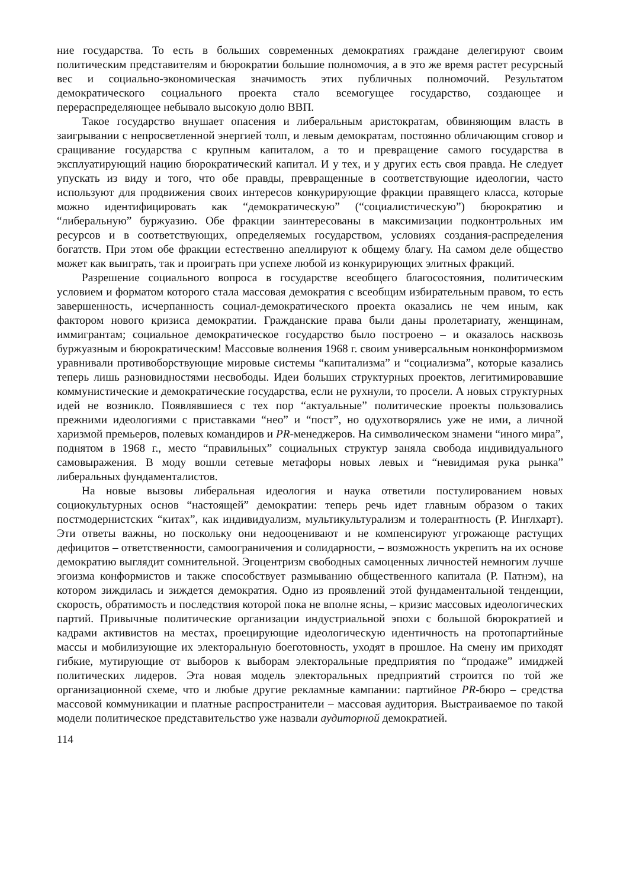ние государства. То есть в больших современных демократиях граждане делегируют своим политическим представителям и бюрократии большие полномочия, а в это же время растет ресурсный вес и социально-экономическая значимость этих публичных полномочий. Результатом демократического социального проекта стало всемогущее государство, создающее и перераспределяющее небывало высокую долю ВВП.
Такое государство внушает опасения и либеральным аристократам, обвиняющим власть в заигрывании с непросветленной энергией толп, и левым демократам, постоянно обличающим сговор и сращивание государства с крупным капиталом, а то и превращение самого государства в эксплуатирующий нацию бюрократический капитал. И у тех, и у других есть своя правда. Не следует упускать из виду и того, что обе правды, превращенные в соответствующие идеологии, часто используют для продвижения своих интересов конкурирующие фракции правящего класса, которые можно идентифицировать как “демократическую” (“социалистическую”) бюрократию и “либеральную” буржуазию. Обе фракции заинтересованы в максимизации подконтрольных им ресурсов и в соответствующих, определяемых государством, условиях создания-распределения богатств. При этом обе фракции естественно апеллируют к общему благу. На самом деле общество может как выиграть, так и проиграть при успехе любой из конкурирующих элитных фракций.
Разрешение социального вопроса в государстве всеобщего благосостояния, политическим условием и форматом которого стала массовая демократия с всеобщим избирательным правом, то есть завершенность, исчерпанность социал-демократического проекта оказались не чем иным, как фактором нового кризиса демократии. Гражданские права были даны пролетариату, женщинам, иммигрантам; социальное демократическое государство было построено – и оказалось насквозь буржуазным и бюрократическим! Массовые волнения 1968 г. своим универсальным нонконформизмом уравнивали противоборствующие мировые системы “капитализма” и “социализма”, которые казались теперь лишь разновидностями несвободы. Идеи больших структурных проектов, легитимировавшие коммунистические и демократические государства, если не рухнули, то просели. А новых структурных идей не возникло. Появлявшиеся с тех пор “актуальные” политические проекты пользовались прежними идеологиями с приставками “нео” и “пост”, но одухотворялись уже не ими, а личной харизмой премьеров, полевых командиров и PR-менеджеров. На символическом знамени “иного мира”, поднятом в 1968 г., место “правильных” социальных структур заняла свобода индивидуального самовыражения. В моду вошли сетевые метафоры новых левых и “невидимая рука рынка” либеральных фундаменталистов.
На новые вызовы либеральная идеология и наука ответили постулированием новых социокультурных основ “настоящей” демократии: теперь речь идет главным образом о таких постмодернистских “китах”, как индивидуализм, мультикультурализм и толерантность (Р. Инглхарт). Эти ответы важны, но поскольку они недооценивают и не компенсируют угрожающе растущих дефицитов – ответственности, самоограничения и солидарности, – возможность укрепить на их основе демократию выглядит сомнительной. Эгоцентризм свободных самоценных личностей немногим лучше эгоизма конформистов и также способствует размыванию общественного капитала (Р. Патнэм), на котором зиждилась и зиждется демократия. Одно из проявлений этой фундаментальной тенденции, скорость, обратимость и последствия которой пока не вполне ясны, – кризис массовых идеологических партий. Привычные политические организации индустриальной эпохи с большой бюрократией и кадрами активистов на местах, проецирующие идеологическую идентичность на протопартийные массы и мобилизующие их электоральную боеготовность, уходят в прошлое. На смену им приходят гибкие, мутирующие от выборов к выборам электоральные предприятия по “продаже” имиджей политических лидеров. Эта новая модель электоральных предприятий строится по той же организационной схеме, что и любые другие рекламные кампании: партийное PR-бюро – средства массовой коммуникации и платные распространители – массовая аудитория. Выстраиваемое по такой модели политическое представительство уже назвали аудиторной демократией.
114